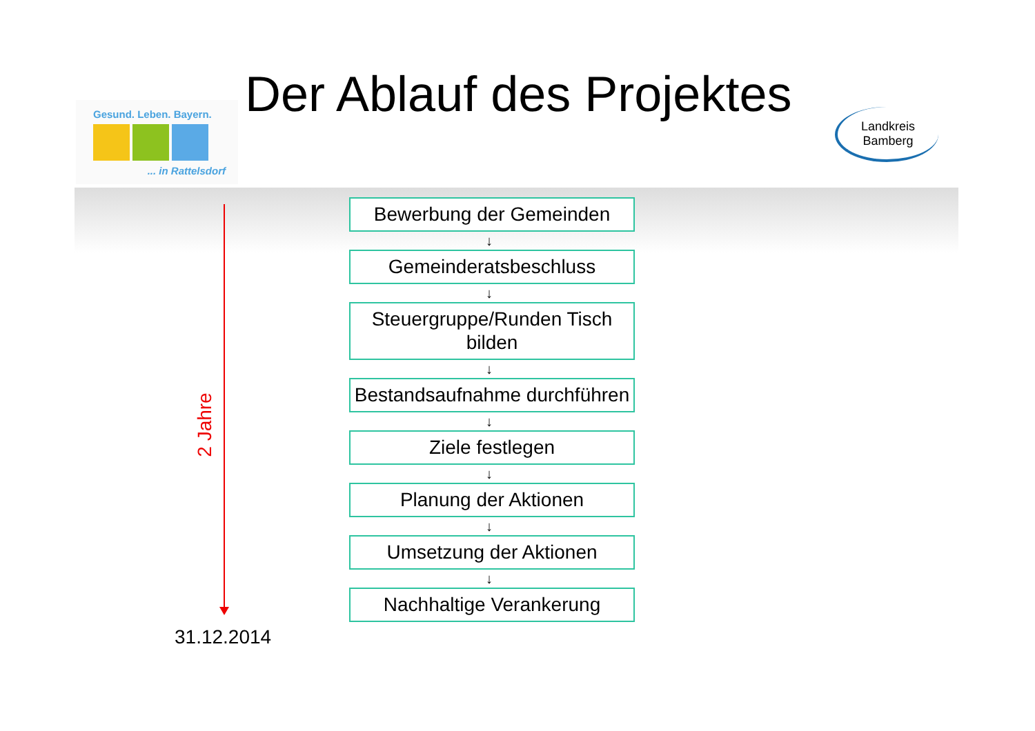Gesund. Leben. Bayern.
... in Rattelsdorf
Der Ablauf des Projektes
Landkreis
Bamberg
2 Jahre
Bewerbung der Gemeinden
↓
Gemeinderatsbeschluss
↓
Steuergruppe/Runden Tisch bilden
↓
Bestandsaufnahme durchführen
↓
Ziele festlegen
↓
Planung der Aktionen
↓
Umsetzung der Aktionen
↓
Nachhaltige Verankerung
31.12.2014